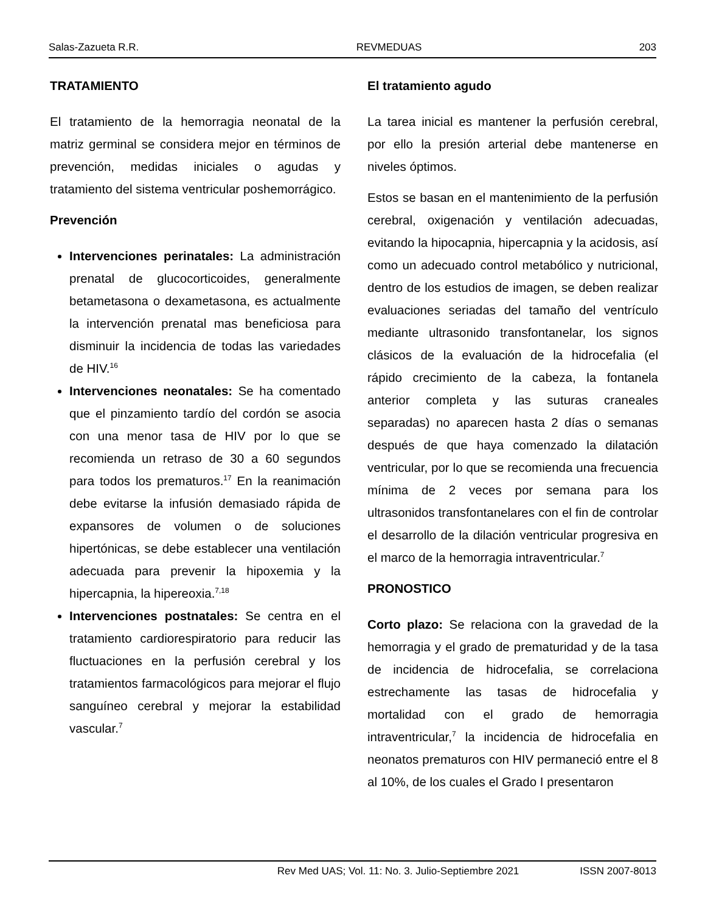Salas-Zazueta R.R. REVMEDUAS 203
TRATAMIENTO
El tratamiento de la hemorragia neonatal de la matriz germinal se considera mejor en términos de prevención, medidas iniciales o agudas y tratamiento del sistema ventricular poshemorrágico.
Prevención
Intervenciones perinatales: La administración prenatal de glucocorticoides, generalmente betametasona o dexametasona, es actualmente la intervención prenatal mas beneficiosa para disminuir la incidencia de todas las variedades de HIV.<sup>16</sup>
Intervenciones neonatales: Se ha comentado que el pinzamiento tardío del cordón se asocia con una menor tasa de HIV por lo que se recomienda un retraso de 30 a 60 segundos para todos los prematuros.<sup>17</sup> En la reanimación debe evitarse la infusión demasiado rápida de expansores de volumen o de soluciones hipertónicas, se debe establecer una ventilación adecuada para prevenir la hipoxemia y la hipercapnia, la hipereoxia.<sup>7,18</sup>
Intervenciones postnatales: Se centra en el tratamiento cardiorespiratorio para reducir las fluctuaciones en la perfusión cerebral y los tratamientos farmacológicos para mejorar el flujo sanguíneo cerebral y mejorar la estabilidad vascular.<sup>7</sup>
El tratamiento agudo
La tarea inicial es mantener la perfusión cerebral, por ello la presión arterial debe mantenerse en niveles óptimos.
Estos se basan en el mantenimiento de la perfusión cerebral, oxigenación y ventilación adecuadas, evitando la hipocapnia, hipercapnia y la acidosis, así como un adecuado control metabólico y nutricional, dentro de los estudios de imagen, se deben realizar evaluaciones seriadas del tamaño del ventrículo mediante ultrasonido transfontanelar, los signos clásicos de la evaluación de la hidrocefalia (el rápido crecimiento de la cabeza, la fontanela anterior completa y las suturas craneales separadas) no aparecen hasta 2 días o semanas después de que haya comenzado la dilatación ventricular, por lo que se recomienda una frecuencia mínima de 2 veces por semana para los ultrasonidos transfontanelares con el fin de controlar el desarrollo de la dilación ventricular progresiva en el marco de la hemorragia intraventricular.<sup>7</sup>
PRONOSTICO
Corto plazo: Se relaciona con la gravedad de la hemorragia y el grado de prematuridad y de la tasa de incidencia de hidrocefalia, se correlaciona estrechamente las tasas de hidrocefalia y mortalidad con el grado de hemorragia intraventricular,<sup>7</sup> la incidencia de hidrocefalia en neonatos prematuros con HIV permaneció entre el 8 al 10%, de los cuales el Grado I presentaron
Rev Med UAS; Vol. 11: No. 3. Julio-Septiembre 2021 ISSN 2007-8013